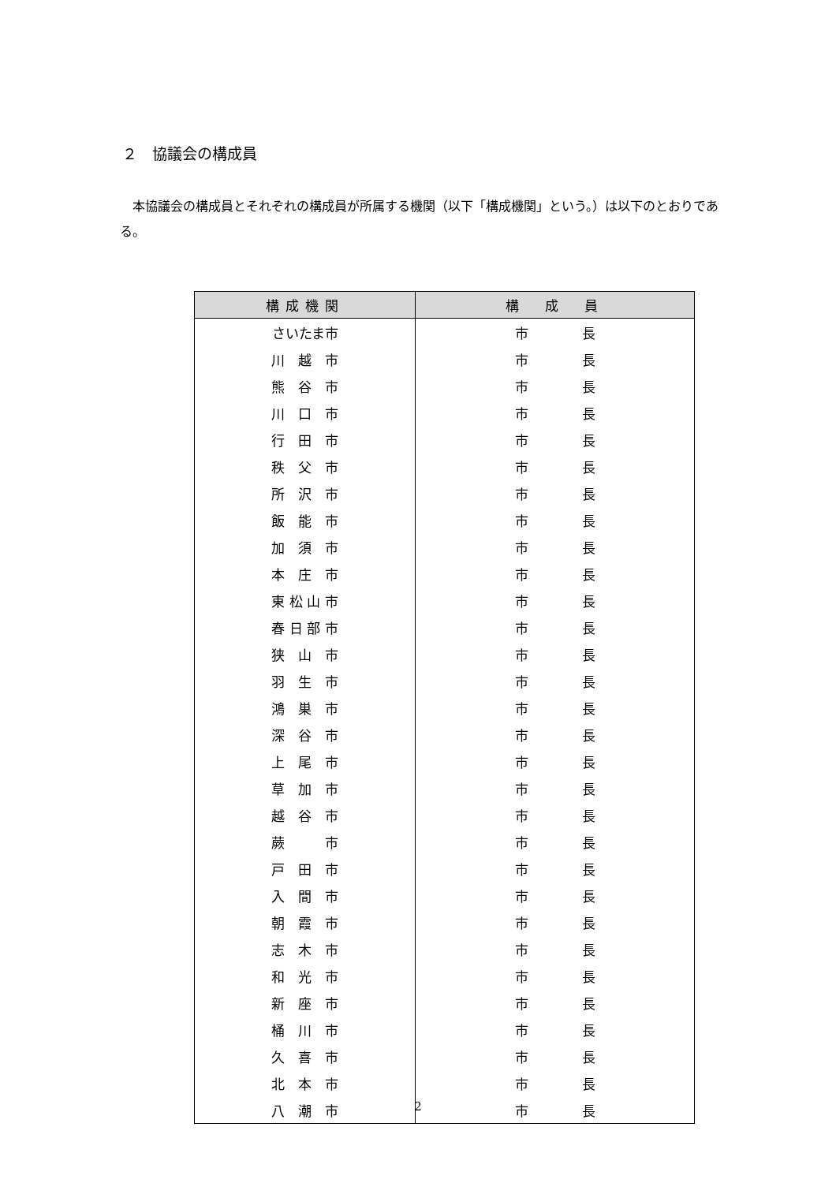２　協議会の構成員
　本協議会の構成員とそれぞれの構成員が所属する機関（以下「構成機関」という。）は以下のとおりである。
| 構成機関 | 構 成 員 |
| --- | --- |
| さいたま市 | 市 長 |
| 川 越 市 | 市 長 |
| 熊 谷 市 | 市 長 |
| 川 口 市 | 市 長 |
| 行 田 市 | 市 長 |
| 秩 父 市 | 市 長 |
| 所 沢 市 | 市 長 |
| 飯 能 市 | 市 長 |
| 加 須 市 | 市 長 |
| 本 庄 市 | 市 長 |
| 東 松 山 市 | 市 長 |
| 春 日 部 市 | 市 長 |
| 狭 山 市 | 市 長 |
| 羽 生 市 | 市 長 |
| 鴻 巣 市 | 市 長 |
| 深 谷 市 | 市 長 |
| 上 尾 市 | 市 長 |
| 草 加 市 | 市 長 |
| 越 谷 市 | 市 長 |
| 蕨 市 | 市 長 |
| 戸 田 市 | 市 長 |
| 入 間 市 | 市 長 |
| 朝 霞 市 | 市 長 |
| 志 木 市 | 市 長 |
| 和 光 市 | 市 長 |
| 新 座 市 | 市 長 |
| 桶 川 市 | 市 長 |
| 久 喜 市 | 市 長 |
| 北 本 市 | 市 長 |
| 八 潮 市 | 市 長 |
2